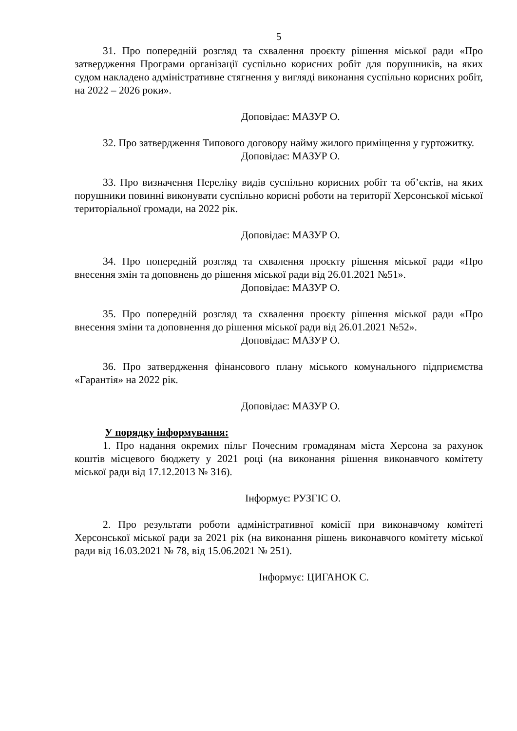5
31. Про попередній розгляд та схвалення проєкту рішення міської ради «Про затвердження Програми організації суспільно корисних робіт для порушників, на яких судом накладено адміністративне стягнення у вигляді виконання суспільно корисних робіт, на 2022 – 2026 роки».
Доповідає: МАЗУР О.
32. Про затвердження Типового договору найму жилого приміщення у гуртожитку.
Доповідає: МАЗУР О.
33. Про визначення Переліку видів суспільно корисних робіт та об’єктів, на яких порушники повинні виконувати суспільно корисні роботи на території Херсонської міської територіальної громади, на 2022 рік.
Доповідає: МАЗУР О.
34. Про попередній розгляд та схвалення проєкту рішення міської ради «Про внесення змін та доповнень до рішення міської ради від 26.01.2021 №51».
Доповідає: МАЗУР О.
35. Про попередній розгляд та схвалення проєкту рішення міської ради «Про внесення зміни та доповнення до рішення міської ради від 26.01.2021 №52».
Доповідає: МАЗУР О.
36. Про затвердження фінансового плану міського комунального підприємства «Гарантія» на 2022 рік.
Доповідає: МАЗУР О.
У порядку інформування:
1. Про надання окремих пільг Почесним громадянам міста Херсона за рахунок коштів місцевого бюджету у 2021 році (на виконання рішення виконавчого комітету міської ради від 17.12.2013 № 316).
Інформує: РУЗГІС О.
2. Про результати роботи адміністративної комісії при виконавчому комітеті Херсонської міської ради за 2021 рік (на виконання рішень виконавчого комітету міської ради від 16.03.2021 № 78, від 15.06.2021 № 251).
Інформує: ЦИГАНОК С.